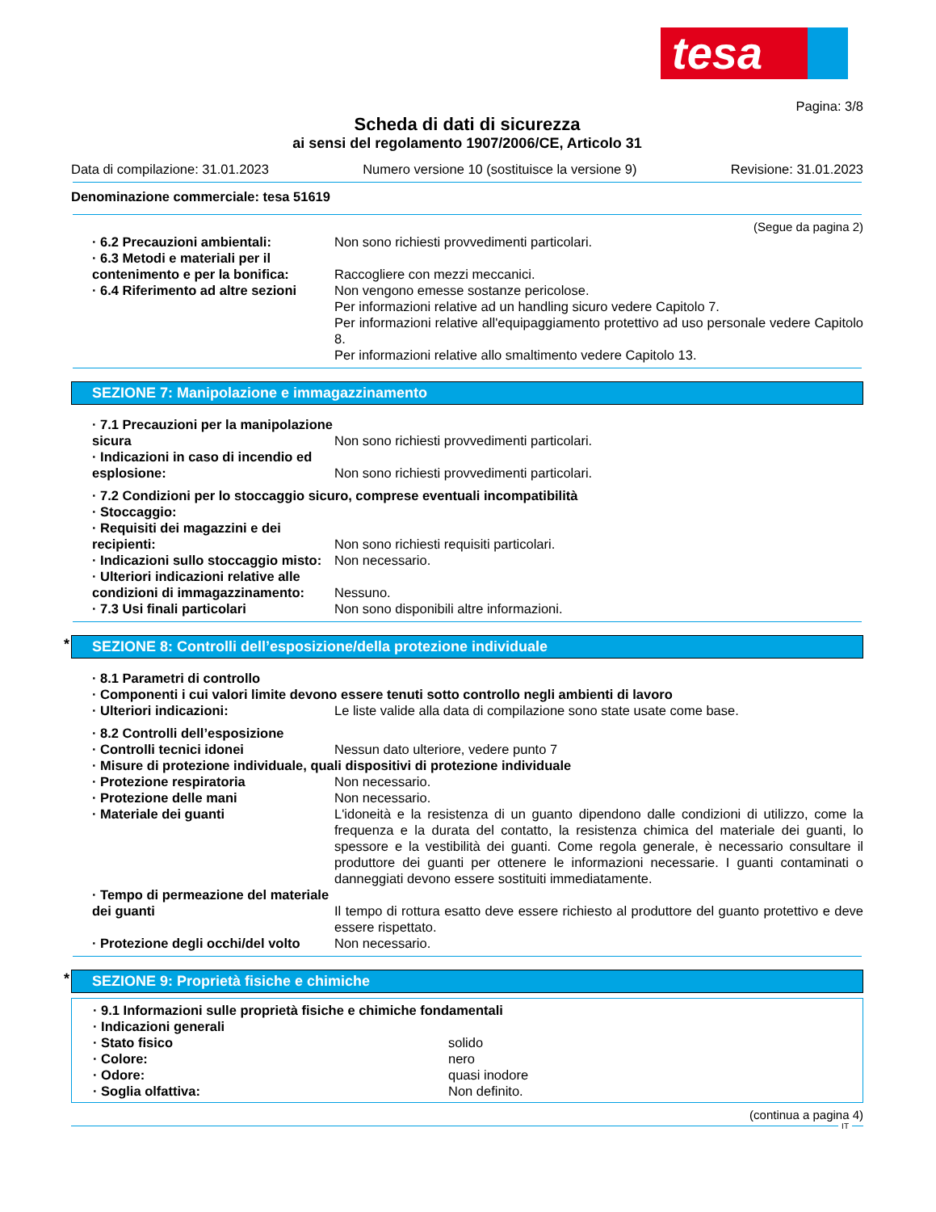tesa
Pagina: 3/8
Scheda di dati di sicurezza
ai sensi del regolamento 1907/2006/CE, Articolo 31
Data di compilazione: 31.01.2023 Numero versione 10 (sostituisce la versione 9) Revisione: 31.01.2023
Denominazione commerciale: tesa 51619
(Segue da pagina 2)
| · 6.2 Precauzioni ambientali: | Non sono richiesti provvedimenti particolari. |
| · 6.3 Metodi e materiali per il contenimento e per la bonifica: | Raccogliere con mezzi meccanici. |
| · 6.4 Riferimento ad altre sezioni | Non vengono emesse sostanze pericolose. Per informazioni relative ad un handling sicuro vedere Capitolo 7. Per informazioni relative all'equipaggiamento protettivo ad uso personale vedere Capitolo 8. Per informazioni relative allo smaltimento vedere Capitolo 13. |
SEZIONE 7: Manipolazione e immagazzinamento
| · 7.1 Precauzioni per la manipolazione sicura | Non sono richiesti provvedimenti particolari. |
| · Indicazioni in caso di incendio ed esplosione: | Non sono richiesti provvedimenti particolari. |
· 7.2 Condizioni per lo stoccaggio sicuro, comprese eventuali incompatibilità
· Stoccaggio:
| · Requisiti dei magazzini e dei recipienti: | Non sono richiesti requisiti particolari. |
| · Indicazioni sullo stoccaggio misto: | Non necessario. |
| · Ulteriori indicazioni relative alle condizioni di immagazzinamento: | Nessuno. |
| · 7.3 Usi finali particolari | Non sono disponibili altre informazioni. |
* SEZIONE 8: Controlli dell’esposizione/della protezione individuale
· 8.1 Parametri di controllo
· Componenti i cui valori limite devono essere tenuti sotto controllo negli ambienti di lavoro
| · Ulteriori indicazioni: | Le liste valide alla data di compilazione sono state usate come base. |
· 8.2 Controlli dell’esposizione
| · Controlli tecnici idonei | Nessun dato ulteriore, vedere punto 7 |
· Misure di protezione individuale, quali dispositivi di protezione individuale
| · Protezione respiratoria | Non necessario. |
| · Protezione delle mani | Non necessario. |
| · Materiale dei guanti | L'idoneità e la resistenza di un guanto dipendono dalle condizioni di utilizzo, come la frequenza e la durata del contatto, la resistenza chimica del materiale dei guanti, lo spessore e la vestibilità dei guanti. Come regola generale, è necessario consultare il produttore dei guanti per ottenere le informazioni necessarie. I guanti contaminati o danneggiati devono essere sostituiti immediatamente. |
| · Tempo di permeazione del materiale dei guanti | Il tempo di rottura esatto deve essere richiesto al produttore del guanto protettivo e deve essere rispettato. |
| · Protezione degli occhi/del volto | Non necessario. |
* SEZIONE 9: Proprietà fisiche e chimiche
· 9.1 Informazioni sulle proprietà fisiche e chimiche fondamentali
· Indicazioni generali
| · Stato fisico | solido |
| · Colore: | nero |
| · Odore: | quasi inodore |
| · Soglia olfattiva: | Non definito. |
(continua a pagina 4)
IT